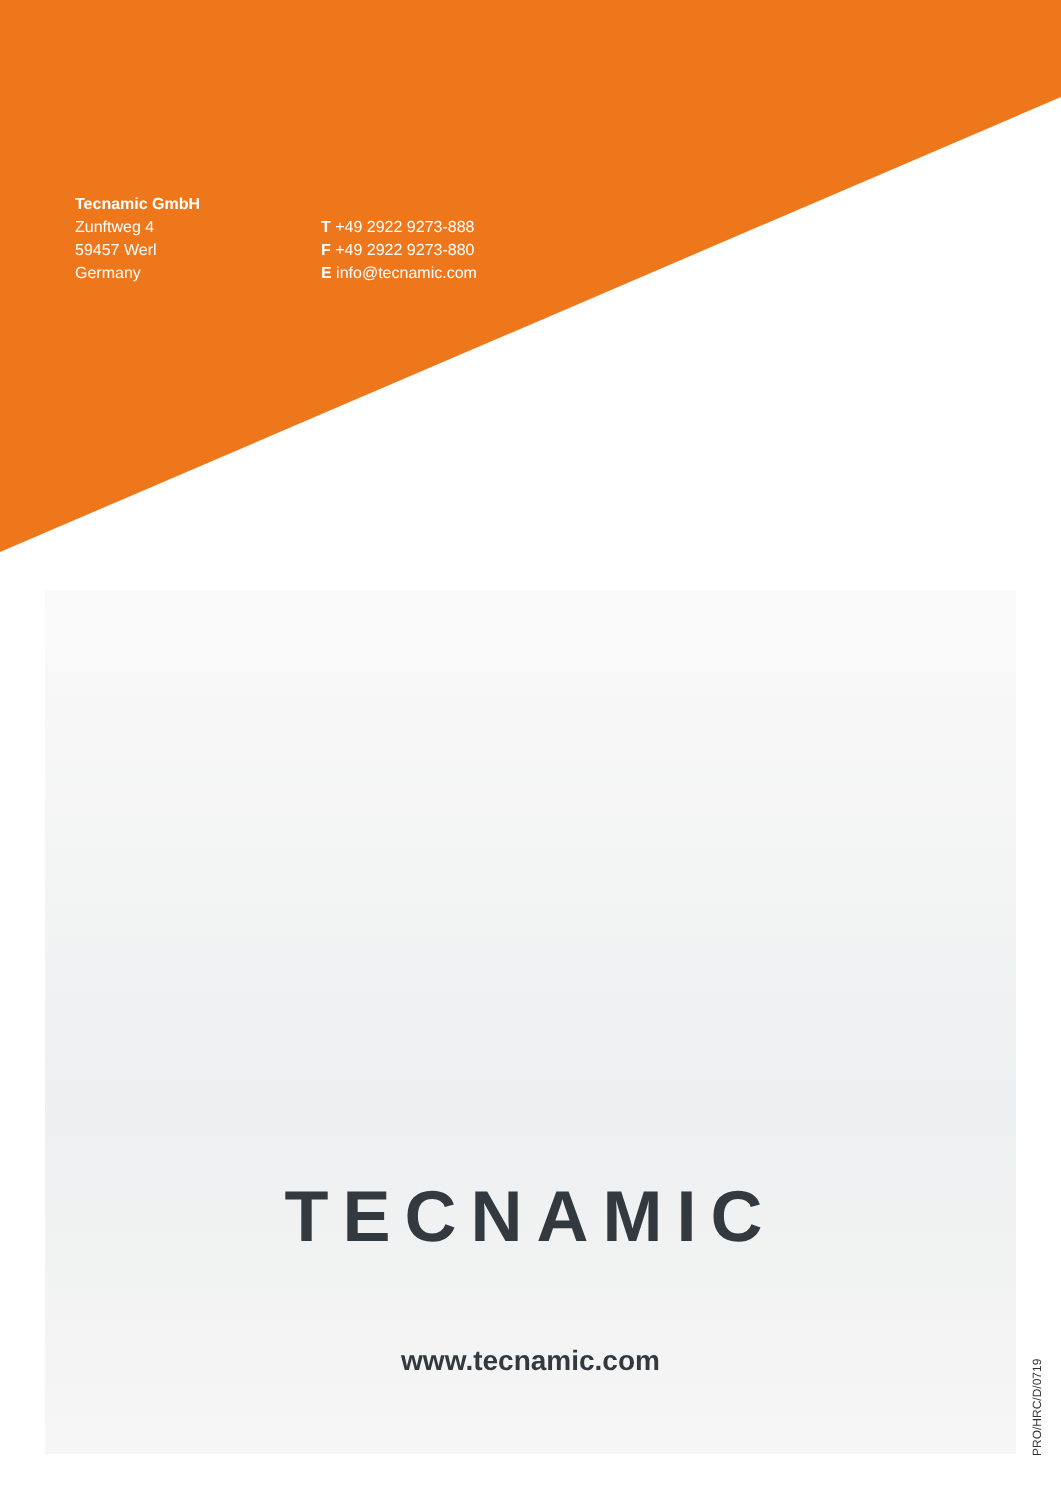Tecnamic GmbH
Zunftweg 4
59457 Werl
Germany
T +49 2922 9273-888
F +49 2922 9273-880
E info@tecnamic.com
TECNAMIC
www.tecnamic.com
PRO/HRC/D/0719